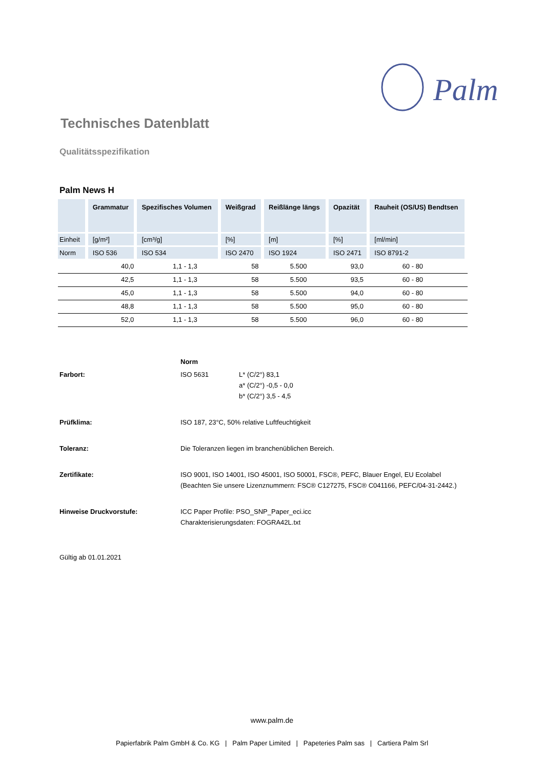Palm
Technisches Datenblatt
Qualitätsspezifikation
Palm News H
| | Grammatur | Spezifisches Volumen | Weißgrad | Reißlänge längs | Opazität | Rauheit (OS/US) Bendtsen |
| --- | --- | --- | --- | --- | --- | --- |
| Einheit | [g/m²] | [cm³/g] | [%] | [m] | [%] | [ml/min] |
| Norm | ISO 536 | ISO 534 | ISO 2470 | ISO 1924 | ISO 2471 | ISO 8791-2 |
| | 40,0 | 1,1 - 1,3 | 58 | 5.500 | 93,0 | 60 - 80 |
| | 42,5 | 1,1 - 1,3 | 58 | 5.500 | 93,5 | 60 - 80 |
| | 45,0 | 1,1 - 1,3 | 58 | 5.500 | 94,0 | 60 - 80 |
| | 48,8 | 1,1 - 1,3 | 58 | 5.500 | 95,0 | 60 - 80 |
| | 52,0 | 1,1 - 1,3 | 58 | 5.500 | 96,0 | 60 - 80 |
| | Norm | |
| Farbort: | ISO 5631 | L* (C/2°) 83,1 a* (C/2°) -0,5 - 0,0 b* (C/2°) 3,5 - 4,5 |
| Prüfklima: | ISO 187, 23°C, 50% relative Luftfeuchtigkeit | |
| Toleranz: | Die Toleranzen liegen im branchenüblichen Bereich. | |
| Zertifikate: | ISO 9001, ISO 14001, ISO 45001, ISO 50001, FSC®, PEFC, Blauer Engel, EU Ecolabel (Beachten Sie unsere Lizenznummern: FSC® C127275, FSC® C041166, PEFC/04-31-2442.) | |
| Hinweise Druckvorstufe: | ICC Paper Profile: PSO_SNP_Paper_eci.icc Charakterisierungsdaten: FOGRA42L.txt | |
Gültig ab 01.01.2021
www.palm.de
Papierfabrik Palm GmbH & Co. KG | Palm Paper Limited | Papeteries Palm sas | Cartiera Palm Srl